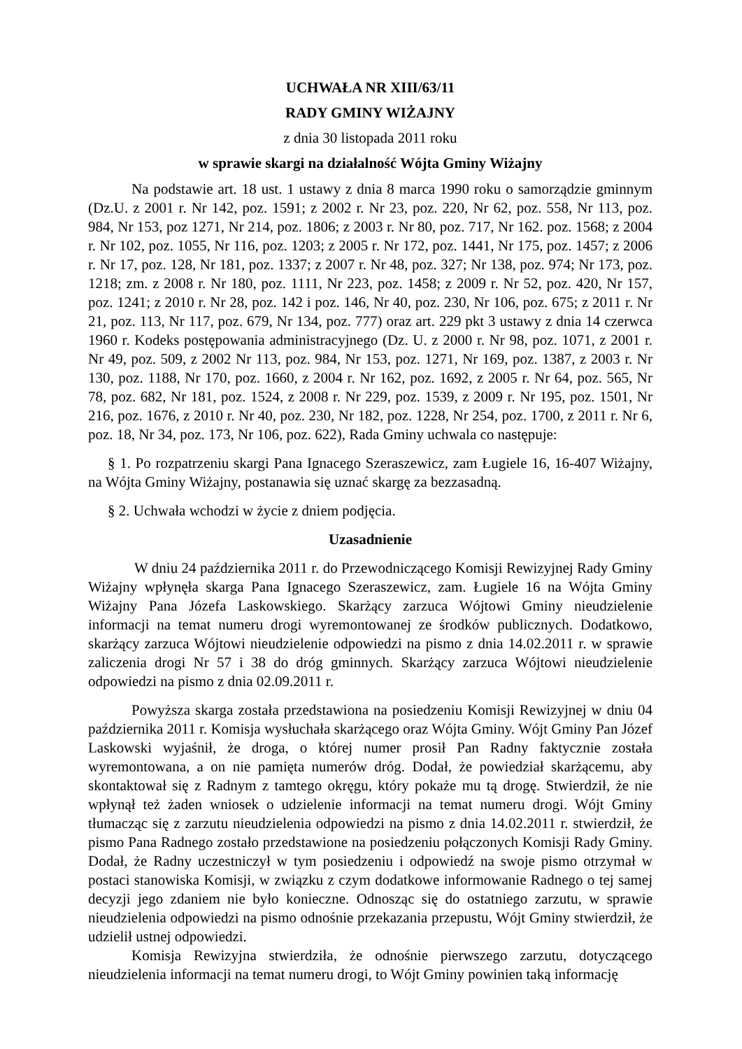UCHWAŁA NR XIII/63/11
RADY GMINY WIŻAJNY
z dnia 30 listopada 2011 roku
w sprawie skargi na działalność Wójta Gminy Wiżajny
Na podstawie art. 18 ust. 1 ustawy z dnia 8 marca 1990 roku o samorządzie gminnym (Dz.U. z 2001 r. Nr 142, poz. 1591; z 2002 r. Nr 23, poz. 220, Nr 62, poz. 558, Nr 113, poz. 984, Nr 153, poz 1271, Nr 214, poz. 1806; z 2003 r. Nr 80, poz. 717, Nr 162. poz. 1568; z 2004 r. Nr 102, poz. 1055, Nr 116, poz. 1203; z 2005 r. Nr 172, poz. 1441, Nr 175, poz. 1457; z 2006 r. Nr 17, poz. 128, Nr 181, poz. 1337; z 2007 r. Nr 48, poz. 327; Nr 138, poz. 974; Nr 173, poz. 1218; zm. z 2008 r. Nr 180, poz. 1111, Nr 223, poz. 1458; z 2009 r. Nr 52, poz. 420, Nr 157, poz. 1241; z 2010 r. Nr 28, poz. 142 i poz. 146, Nr 40, poz. 230, Nr 106, poz. 675; z 2011 r. Nr 21, poz. 113, Nr 117, poz. 679, Nr 134, poz. 777) oraz art. 229 pkt 3 ustawy z dnia 14 czerwca 1960 r. Kodeks postępowania administracyjnego (Dz. U. z 2000 r. Nr 98, poz. 1071, z 2001 r. Nr 49, poz. 509, z 2002 Nr 113, poz. 984, Nr 153, poz. 1271, Nr 169, poz. 1387, z 2003 r. Nr 130, poz. 1188, Nr 170, poz. 1660, z 2004 r. Nr 162, poz. 1692, z 2005 r. Nr 64, poz. 565, Nr 78, poz. 682, Nr 181, poz. 1524, z 2008 r. Nr 229, poz. 1539, z 2009 r. Nr 195, poz. 1501, Nr 216, poz. 1676, z 2010 r. Nr 40, poz. 230, Nr 182, poz. 1228, Nr 254, poz. 1700, z 2011 r. Nr 6, poz. 18, Nr 34, poz. 173, Nr 106, poz. 622), Rada Gminy uchwala co następuje:
§ 1. Po rozpatrzeniu skargi Pana Ignacego Szeraszewicz, zam Ługiele 16, 16-407 Wiżajny, na Wójta Gminy Wiżajny, postanawia się uznać skargę za bezzasadną.
§ 2. Uchwała wchodzi w życie z dniem podjęcia.
Uzasadnienie
W dniu 24 października 2011 r. do Przewodniczącego Komisji Rewizyjnej Rady Gminy Wiżajny wpłynęła skarga Pana Ignacego Szeraszewicz, zam. Ługiele 16 na Wójta Gminy Wiżajny Pana Józefa Laskowskiego. Skarżący zarzuca Wójtowi Gminy nieudzielenie informacji na temat numeru drogi wyremontowanej ze środków publicznych. Dodatkowo, skarżący zarzuca Wójtowi nieudzielenie odpowiedzi na pismo z dnia 14.02.2011 r. w sprawie zaliczenia drogi Nr 57 i 38 do dróg gminnych. Skarżący zarzuca Wójtowi nieudzielenie odpowiedzi na pismo z dnia 02.09.2011 r.
Powyższa skarga została przedstawiona na posiedzeniu Komisji Rewizyjnej w dniu 04 października 2011 r. Komisja wysłuchała skarżącego oraz Wójta Gminy. Wójt Gminy Pan Józef Laskowski wyjaśnił, że droga, o której numer prosił Pan Radny faktycznie została wyremontowana, a on nie pamięta numerów dróg. Dodał, że powiedział skarżącemu, aby skontaktował się z Radnym z tamtego okręgu, który pokaże mu tą drogę. Stwierdził, że nie wpłynął też żaden wniosek o udzielenie informacji na temat numeru drogi. Wójt Gminy tłumacząc się z zarzutu nieudzielenia odpowiedzi na pismo z dnia 14.02.2011 r. stwierdził, że pismo Pana Radnego zostało przedstawione na posiedzeniu połączonych Komisji Rady Gminy. Dodał, że Radny uczestniczył w tym posiedzeniu i odpowiedź na swoje pismo otrzymał w postaci stanowiska Komisji, w związku z czym dodatkowe informowanie Radnego o tej samej decyzji jego zdaniem nie było konieczne. Odnosząc się do ostatniego zarzutu, w sprawie nieudzielenia odpowiedzi na pismo odnośnie przekazania przepustu, Wójt Gminy stwierdził, że udzielił ustnej odpowiedzi.
Komisja Rewizyjna stwierdziła, że odnośnie pierwszego zarzutu, dotyczącego nieudzielenia informacji na temat numeru drogi, to Wójt Gminy powinien taką informację